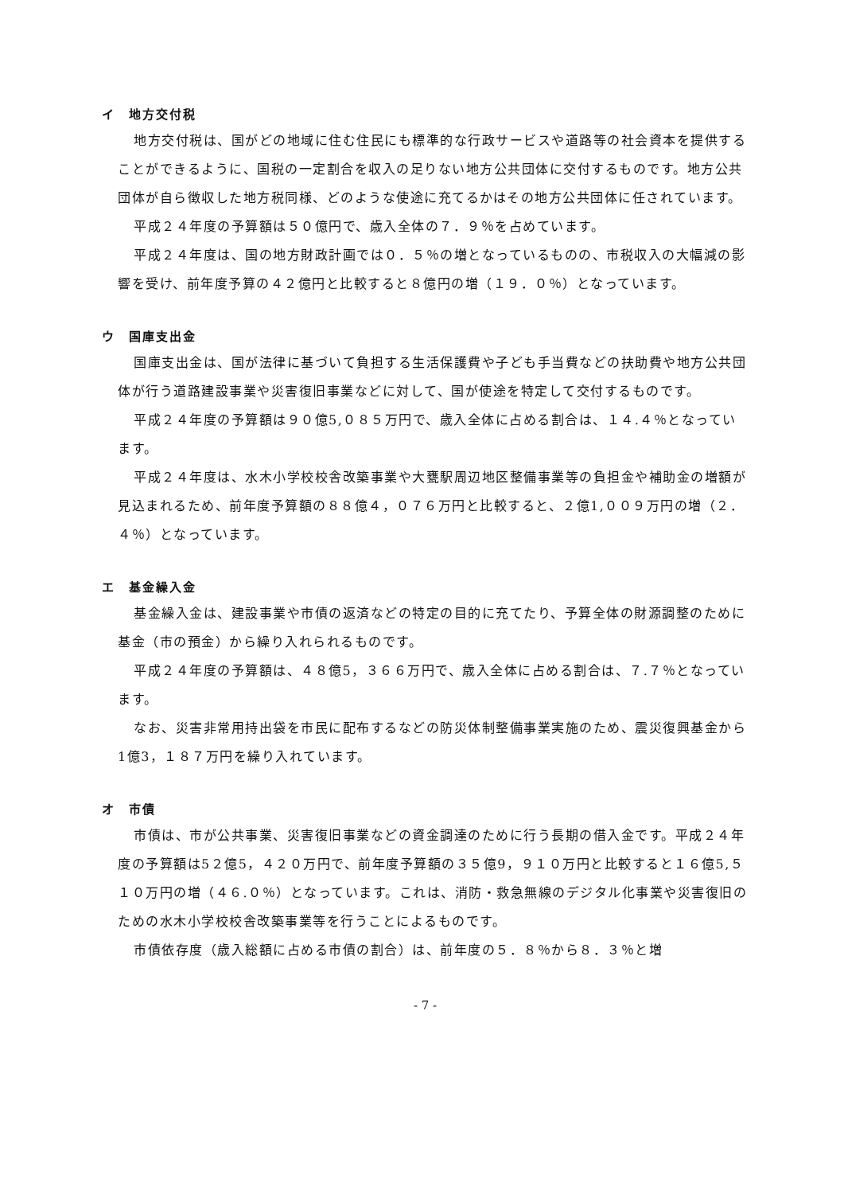イ　地方交付税
地方交付税は、国がどの地域に住む住民にも標準的な行政サービスや道路等の社会資本を提供することができるように、国税の一定割合を収入の足りない地方公共団体に交付するものです。地方公共団体が自ら徴収した地方税同様、どのような使途に充てるかはその地方公共団体に任されています。
平成２４年度の予算額は５０億円で、歳入全体の７．９％を占めています。
平成２４年度は、国の地方財政計画では０．５％の増となっているものの、市税収入の大幅減の影響を受け、前年度予算の４２億円と比較すると８億円の増（１９．０％）となっています。
ウ　国庫支出金
国庫支出金は、国が法律に基づいて負担する生活保護費や子ども手当費などの扶助費や地方公共団体が行う道路建設事業や災害復旧事業などに対して、国が使途を特定して交付するものです。
平成２４年度の予算額は９０億5,０８５万円で、歳入全体に占める割合は、１４.４％となっています。
平成２４年度は、水木小学校校舎改築事業や大甕駅周辺地区整備事業等の負担金や補助金の増額が見込まれるため、前年度予算額の８８億４，０７６万円と比較すると、２億1,００９万円の増（２．４％）となっています。
エ　基金繰入金
基金繰入金は、建設事業や市債の返済などの特定の目的に充てたり、予算全体の財源調整のために基金（市の預金）から繰り入れられるものです。
平成２４年度の予算額は、４８億5，３６６万円で、歳入全体に占める割合は、７.７％となっています。
なお、災害非常用持出袋を市民に配布するなどの防災体制整備事業実施のため、震災復興基金から1億3，１８７万円を繰り入れています。
オ　市債
市債は、市が公共事業、災害復旧事業などの資金調達のために行う長期の借入金です。平成２４年度の予算額は5２億5，４２０万円で、前年度予算額の３５億9，９１０万円と比較すると１６億5,５１０万円の増（４６.０％）となっています。これは、消防・救急無線のデジタル化事業や災害復旧のための水木小学校校舎改築事業等を行うことによるものです。
市債依存度（歳入総額に占める市債の割合）は、前年度の５．８％から８．３％と増
- 7 -